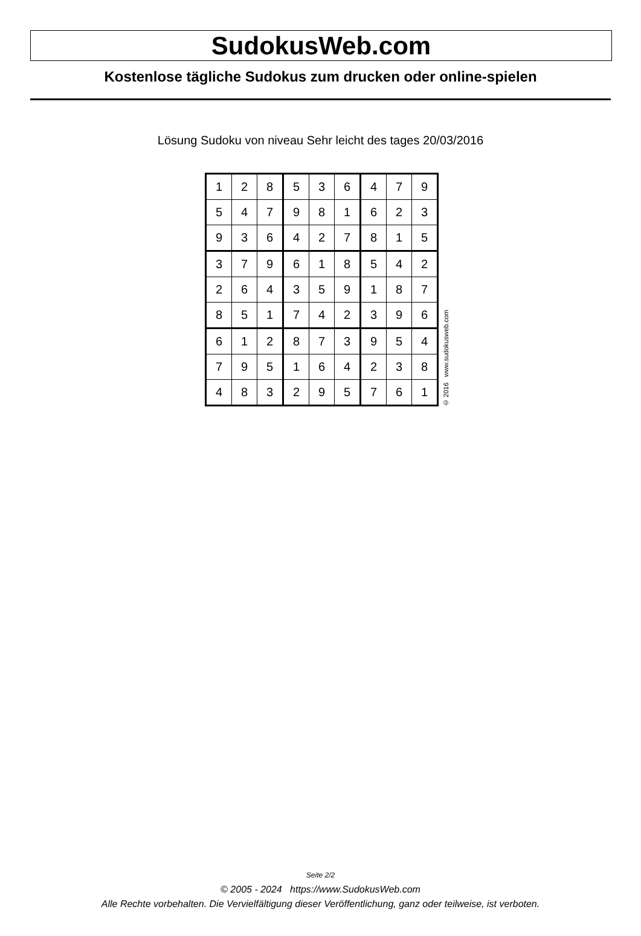SudokusWeb.com
Kostenlose tägliche Sudokus zum drucken oder online-spielen
Lösung Sudoku von niveau Sehr leicht des tages 20/03/2016
| 1 | 2 | 8 | 5 | 3 | 6 | 4 | 7 | 9 |
| 5 | 4 | 7 | 9 | 8 | 1 | 6 | 2 | 3 |
| 9 | 3 | 6 | 4 | 2 | 7 | 8 | 1 | 5 |
| 3 | 7 | 9 | 6 | 1 | 8 | 5 | 4 | 2 |
| 2 | 6 | 4 | 3 | 5 | 9 | 1 | 8 | 7 |
| 8 | 5 | 1 | 7 | 4 | 2 | 3 | 9 | 6 |
| 6 | 1 | 2 | 8 | 7 | 3 | 9 | 5 | 4 |
| 7 | 9 | 5 | 1 | 6 | 4 | 2 | 3 | 8 |
| 4 | 8 | 3 | 2 | 9 | 5 | 7 | 6 | 1 |
© 2016 www.sudokusweb.com
Seite 2/2
© 2005 - 2024 https://www.SudokusWeb.com
Alle Rechte vorbehalten. Die Vervielfältigung dieser Veröffentlichung, ganz oder teilweise, ist verboten.